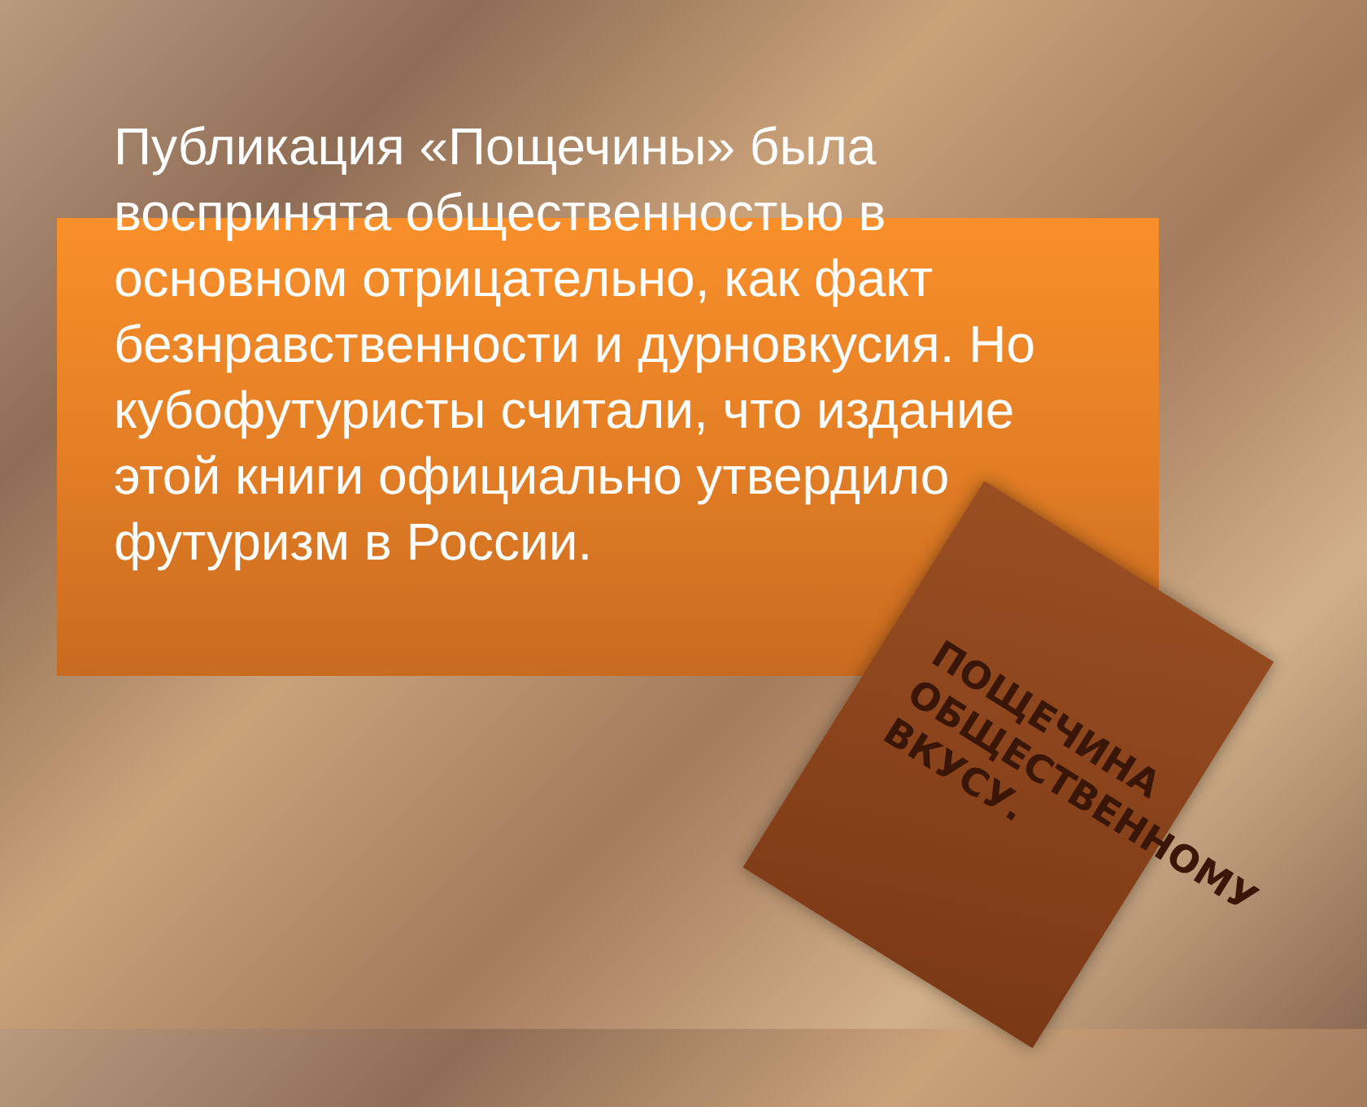Публикация «Пощечины» была воспринята общественностью в основном отрицательно, как факт безнравственности и дурновкусия. Но кубофутуристы считали, что издание этой книги официально утвердило футуризм в России.
ПОЩЕЧИНА
ОБЩЕСТВЕННОМУ
ВКУСУ.